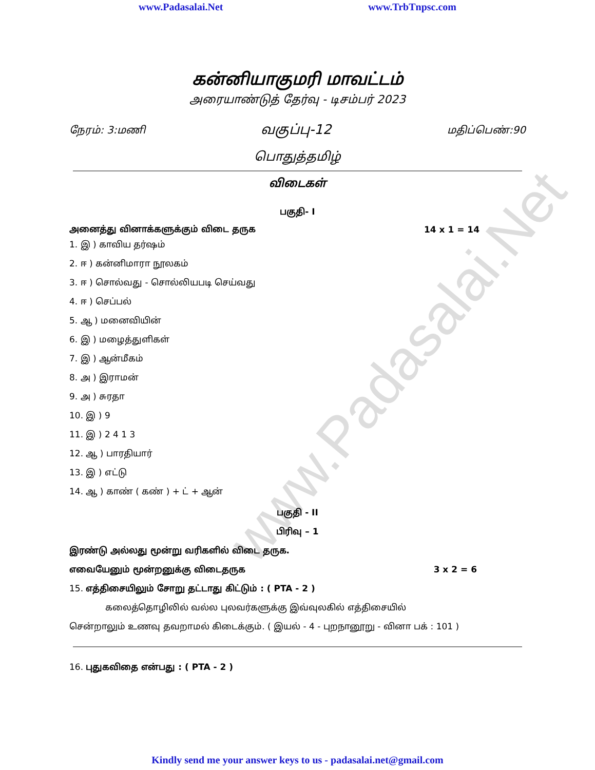www.Padasalai.Net www.TrbTnpsc.com
www.Padasalai.Net
கன்னியாகுமரி மாவட்டம்
அரையாண்டுத் தேர்வு - டிசம்பர் 2023
நேரம்: 3:மணி வகுப்பு-12 மதிப்பெண்:90
பொதுத்தமிழ்
விடைகள்
பகுதி- I
அனைத்து வினாக்களுக்கும் விடை தருக 14 x 1 = 14
1. இ ) காவிய தர்ஷம்
2. ஈ ) கன்னிமாரா நூலகம்
3. ஈ ) சொல்வது - சொல்லியபடி செய்வது
4. ஈ ) செப்பல்
5. ஆ ) மனைவியின்
6. இ ) மழைத்துளிகள்
7. இ ) ஆன்மீகம்
8. அ ) இராமன்
9. அ ) சுரதா
10. இ ) 9
11. இ ) 2 4 1 3
12. ஆ ) பாரதியார்
13. இ ) எட்டு
14. ஆ ) காண் ( கண் ) + ட் + ஆன்
பகுதி - II
பிரிவு – 1
இரண்டு அல்லது மூன்று வரிகளில் விடை தருக.
எவையேனும் மூன்றனுக்கு விடைதருக 3 x 2 = 6
15. எத்திசையிலும் சோறு தட்டாது கிட்டும் : ( PTA - 2 )
கலைத்தொழிலில் வல்ல புலவர்களுக்கு இவ்வுலகில் எத்திசையில்
சென்றாலும் உணவு தவறாமல் கிடைக்கும். ( இயல் - 4 - புறநானூறு - வினா பக் : 101 )
16. புதுகவிதை என்பது : ( PTA - 2 )
Kindly send me your answer keys to us - padasalai.net@gmail.com